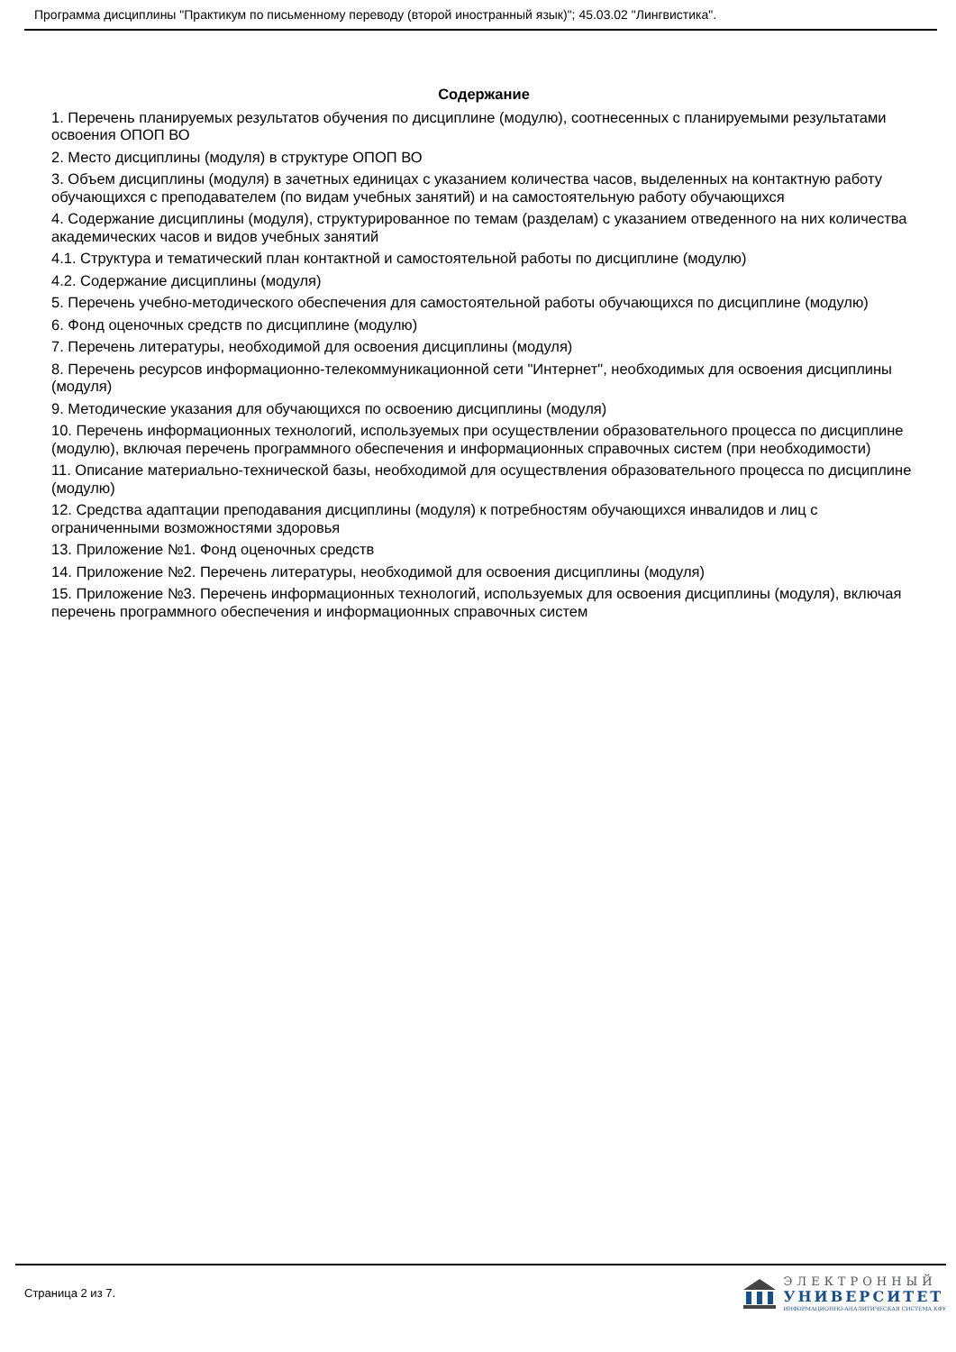Программа дисциплины "Практикум по письменному переводу (второй иностранный язык)"; 45.03.02 "Лингвистика".
Содержание
1. Перечень планируемых результатов обучения по дисциплине (модулю), соотнесенных с планируемыми результатами освоения ОПОП ВО
2. Место дисциплины (модуля) в структуре ОПОП ВО
3. Объем дисциплины (модуля) в зачетных единицах с указанием количества часов, выделенных на контактную работу обучающихся с преподавателем (по видам учебных занятий) и на самостоятельную работу обучающихся
4. Содержание дисциплины (модуля), структурированное по темам (разделам) с указанием отведенного на них количества академических часов и видов учебных занятий
4.1. Структура и тематический план контактной и самостоятельной работы по дисциплине (модулю)
4.2. Содержание дисциплины (модуля)
5. Перечень учебно-методического обеспечения для самостоятельной работы обучающихся по дисциплине (модулю)
6. Фонд оценочных средств по дисциплине (модулю)
7. Перечень литературы, необходимой для освоения дисциплины (модуля)
8. Перечень ресурсов информационно-телекоммуникационной сети "Интернет", необходимых для освоения дисциплины (модуля)
9. Методические указания для обучающихся по освоению дисциплины (модуля)
10. Перечень информационных технологий, используемых при осуществлении образовательного процесса по дисциплине (модулю), включая перечень программного обеспечения и информационных справочных систем (при необходимости)
11. Описание материально-технической базы, необходимой для осуществления образовательного процесса по дисциплине (модулю)
12. Средства адаптации преподавания дисциплины (модуля) к потребностям обучающихся инвалидов и лиц с ограниченными возможностями здоровья
13. Приложение №1. Фонд оценочных средств
14. Приложение №2. Перечень литературы, необходимой для освоения дисциплины (модуля)
15. Приложение №3. Перечень информационных технологий, используемых для освоения дисциплины (модуля), включая перечень программного обеспечения и информационных справочных систем
Страница 2 из 7.
ЭЛЕКТРОННЫЙ
УНИВЕРСИТЕТ
ИНФОРМАЦИОННО-АНАЛИТИЧЕСКАЯ СИСТЕМА КФУ